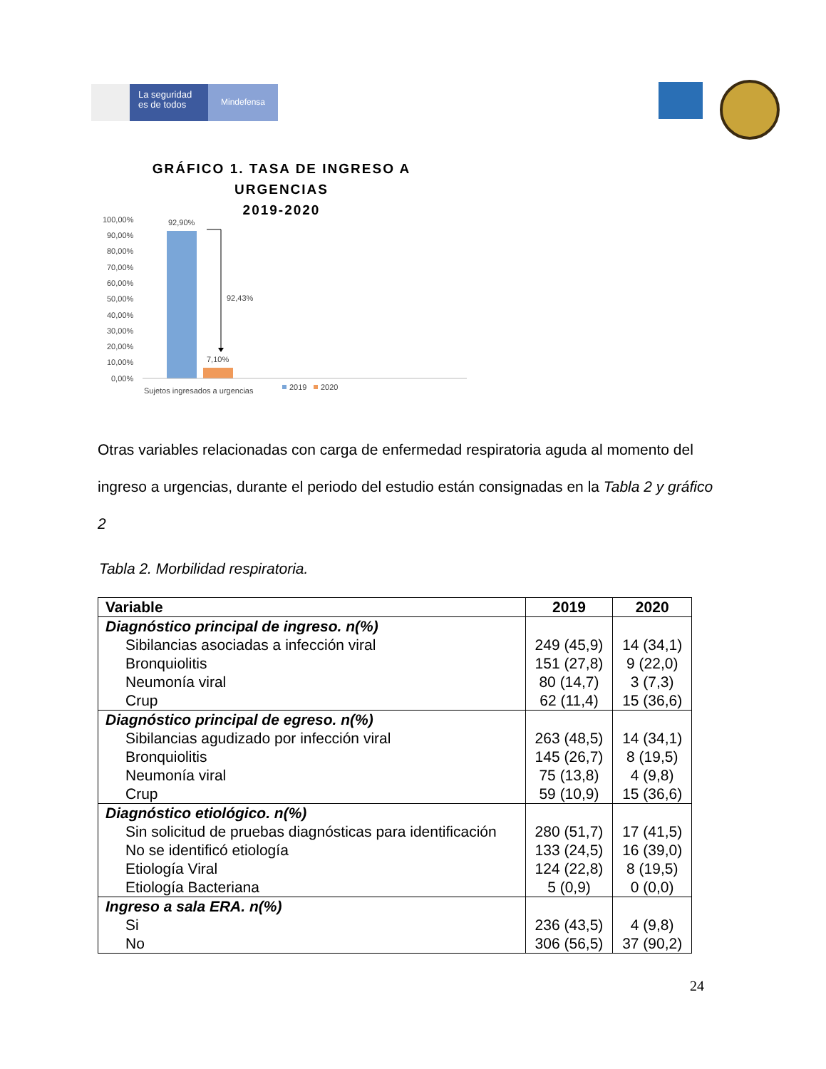La seguridad es de todos
Mindefensa
GRÁFICO 1. TASA DE INGRESO A URGENCIAS
2019-2020
100,00%
90,00%
80,00%
70,00%
60,00%
50,00%
40,00%
30,00%
20,00%
10,00%
0,00%
92,90%
7,10%
92,43%
Sujetos ingresados a urgencias
2019
2020
Otras variables relacionadas con carga de enfermedad respiratoria aguda al momento del ingreso a urgencias, durante el periodo del estudio están consignadas en la Tabla 2 y gráfico 2
Tabla 2. Morbilidad respiratoria.
| Variable | 2019 | 2020 |
| --- | --- | --- |
| Diagnóstico principal de ingreso. n(%) Sibilancias asociadas a infección viral Bronquiolitis Neumonía viral Crup | 249 (45,9) 151 (27,8) 80 (14,7) 62 (11,4) | 14 (34,1) 9 (22,0) 3 (7,3) 15 (36,6) |
| Diagnóstico principal de egreso. n(%) Sibilancias agudizado por infección viral Bronquiolitis Neumonía viral Crup | 263 (48,5) 145 (26,7) 75 (13,8) 59 (10,9) | 14 (34,1) 8 (19,5) 4 (9,8) 15 (36,6) |
| Diagnóstico etiológico. n(%) Sin solicitud de pruebas diagnósticas para identificación No se identificó etiología Etiología Viral Etiología Bacteriana | 280 (51,7) 133 (24,5) 124 (22,8) 5 (0,9) | 17 (41,5) 16 (39,0) 8 (19,5) 0 (0,0) |
| Ingreso a sala ERA. n(%) Si No | 236 (43,5) 306 (56,5) | 4 (9,8) 37 (90,2) |
24